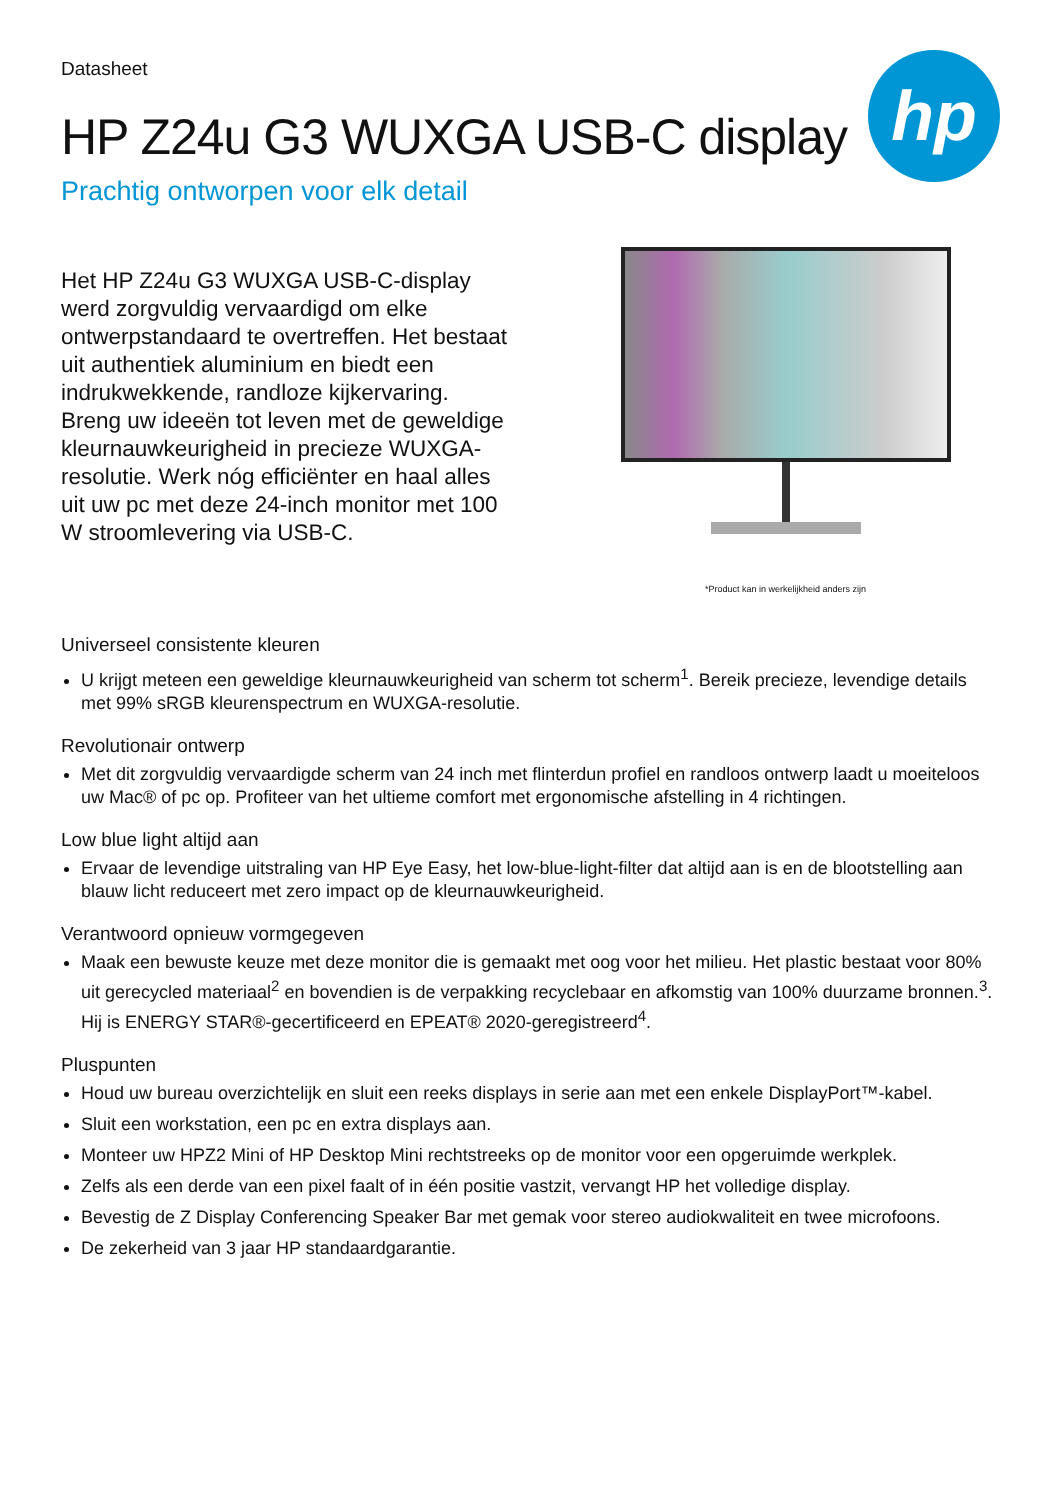Datasheet
hp
HP Z24u G3 WUXGA USB-C display
Prachtig ontworpen voor elk detail
Het HP Z24u G3 WUXGA USB-C-display werd zorgvuldig vervaardigd om elke ontwerpstandaard te overtreffen. Het bestaat uit authentiek aluminium en biedt een indrukwekkende, randloze kijkervaring. Breng uw ideeën tot leven met de geweldige kleurnauwkeurigheid in precieze WUXGA-resolutie. Werk nóg efficiënter en haal alles uit uw pc met deze 24-inch monitor met 100 W stroomlevering via USB-C.
*Product kan in werkelijkheid anders zijn
Universeel consistente kleuren
U krijgt meteen een geweldige kleurnauwkeurigheid van scherm tot scherm<sup>1</sup>. Bereik precieze, levendige details met 99% sRGB kleurenspectrum en WUXGA-resolutie.
Revolutionair ontwerp
Met dit zorgvuldig vervaardigde scherm van 24 inch met flinterdun profiel en randloos ontwerp laadt u moeiteloos uw Mac® of pc op. Profiteer van het ultieme comfort met ergonomische afstelling in 4 richtingen.
Low blue light altijd aan
Ervaar de levendige uitstraling van HP Eye Easy, het low-blue-light-filter dat altijd aan is en de blootstelling aan blauw licht reduceert met zero impact op de kleurnauwkeurigheid.
Verantwoord opnieuw vormgegeven
Maak een bewuste keuze met deze monitor die is gemaakt met oog voor het milieu. Het plastic bestaat voor 80% uit gerecycled materiaal<sup>2</sup> en bovendien is de verpakking recyclebaar en afkomstig van 100% duurzame bronnen.<sup>3</sup>. Hij is ENERGY STAR®-gecertificeerd en EPEAT® 2020-geregistreerd<sup>4</sup>.
Pluspunten
Houd uw bureau overzichtelijk en sluit een reeks displays in serie aan met een enkele DisplayPort™-kabel.
Sluit een workstation, een pc en extra displays aan.
Monteer uw HPZ2 Mini of HP Desktop Mini rechtstreeks op de monitor voor een opgeruimde werkplek.
Zelfs als een derde van een pixel faalt of in één positie vastzit, vervangt HP het volledige display.
Bevestig de Z Display Conferencing Speaker Bar met gemak voor stereo audiokwaliteit en twee microfoons.
De zekerheid van 3 jaar HP standaardgarantie.